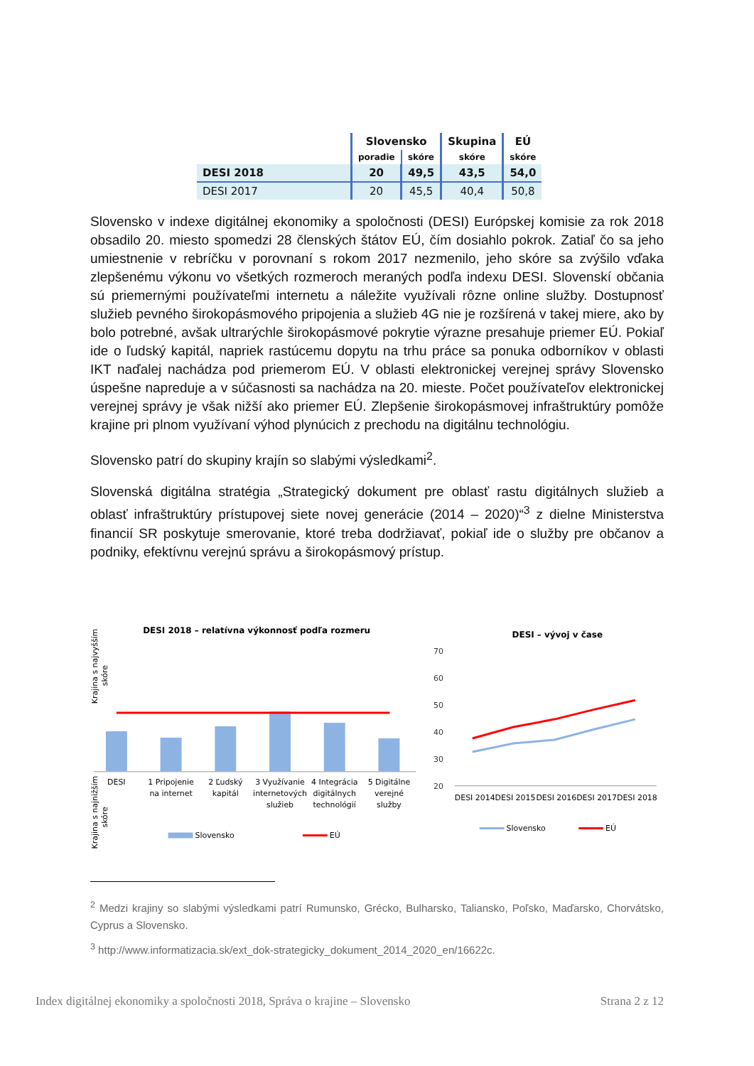| | Slovensko | | Skupina | EÚ |
| --- | --- | --- | --- | --- |
| | poradie | skóre | skóre | skóre |
| DESI 2018 | 20 | 49,5 | 43,5 | 54,0 |
| DESI 2017 | 20 | 45,5 | 40,4 | 50,8 |
Slovensko v indexe digitálnej ekonomiky a spoločnosti (DESI) Európskej komisie za rok 2018 obsadilo 20. miesto spomedzi 28 členských štátov EÚ, čím dosiahlo pokrok. Zatiaľ čo sa jeho umiestnenie v rebríčku v porovnaní s rokom 2017 nezmenilo, jeho skóre sa zvýšilo vďaka zlepšenému výkonu vo všetkých rozmeroch meraných podľa indexu DESI. Slovenskí občania sú priemernými používateľmi internetu a náležite využívali rôzne online služby. Dostupnosť služieb pevného širokopásmového pripojenia a služieb 4G nie je rozšírená v takej miere, ako by bolo potrebné, avšak ultrarýchle širokopásmové pokrytie výrazne presahuje priemer EÚ. Pokiaľ ide o ľudský kapitál, napriek rastúcemu dopytu na trhu práce sa ponuka odborníkov v oblasti IKT naďalej nachádza pod priemerom EÚ. V oblasti elektronickej verejnej správy Slovensko úspešne napreduje a v súčasnosti sa nachádza na 20. mieste. Počet používateľov elektronickej verejnej správy je však nižší ako priemer EÚ. Zlepšenie širokopásmovej infraštruktúry pomôže krajine pri plnom využívaní výhod plynúcich z prechodu na digitálnu technológiu.
Slovensko patrí do skupiny krajín so slabými výsledkami<sup>2</sup>.
Slovenská digitálna stratégia „Strategický dokument pre oblasť rastu digitálnych služieb a oblasť infraštruktúry prístupovej siete novej generácie (2014 – 2020)“<sup>3</sup> z dielne Ministerstva financií SR poskytuje smerovanie, ktoré treba dodržiavať, pokiaľ ide o služby pre občanov a podniky, efektívnu verejnú správu a širokopásmový prístup.
DESI 2018 – relatívna výkonnosť podľa rozmeru
Krajina s najvyšším
skóre
DESI
1 Pripojenie
na internet
2 Ľudský
kapitál
3 Využívanie
internetových
služieb
4 Integrácia
digitálnych
technológií
5 Digitálne
verejné
služby
Krajina s najnižším
skóre
Slovensko
EÚ
DESI – vývoj v čase
70
60
50
40
30
20
DESI 2014
DESI 2015
DESI 2016
DESI 2017
DESI 2018
Slovensko
EÚ
<sup>2</sup> Medzi krajiny so slabými výsledkami patrí Rumunsko, Grécko, Bulharsko, Taliansko, Poľsko, Maďarsko, Chorvátsko, Cyprus a Slovensko.
<sup>3</sup> http://www.informatizacia.sk/ext_dok-strategicky_dokument_2014_2020_en/16622c.
Index digitálnej ekonomiky a spoločnosti 2018, Správa o krajine – Slovensko Strana 2 z 12